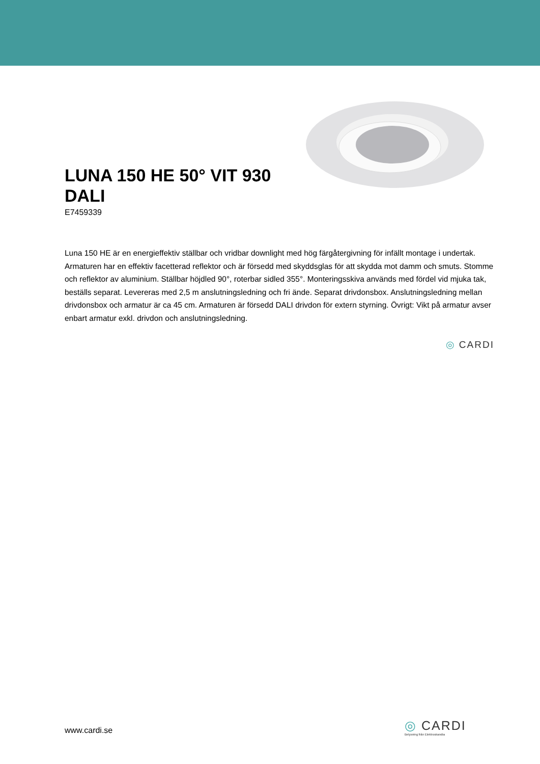LUNA 150 HE 50° VIT 930 DALI
E7459339
Luna 150 HE är en energieffektiv ställbar och vridbar downlight med hög färgåtergivning för infällt montage i undertak. Armaturen har en effektiv facetterad reflektor och är försedd med skyddsglas för att skydda mot damm och smuts. Stomme och reflektor av aluminium. Ställbar höjdled 90°, roterbar sidled 355°. Monteringsskiva används med fördel vid mjuka tak, beställs separat. Levereras med 2,5 m anslutningsledning och fri ände. Separat drivdonsbox. Anslutningsledning mellan drivdonsbox och armatur är ca 45 cm. Armaturen är försedd DALI drivdon för extern styrning. Övrigt: Vikt på armatur avser enbart armatur exkl. drivdon och anslutningsledning.
◎ CARDI
www.cardi.se
◎ CARDI
Belysning från Elektroskandia